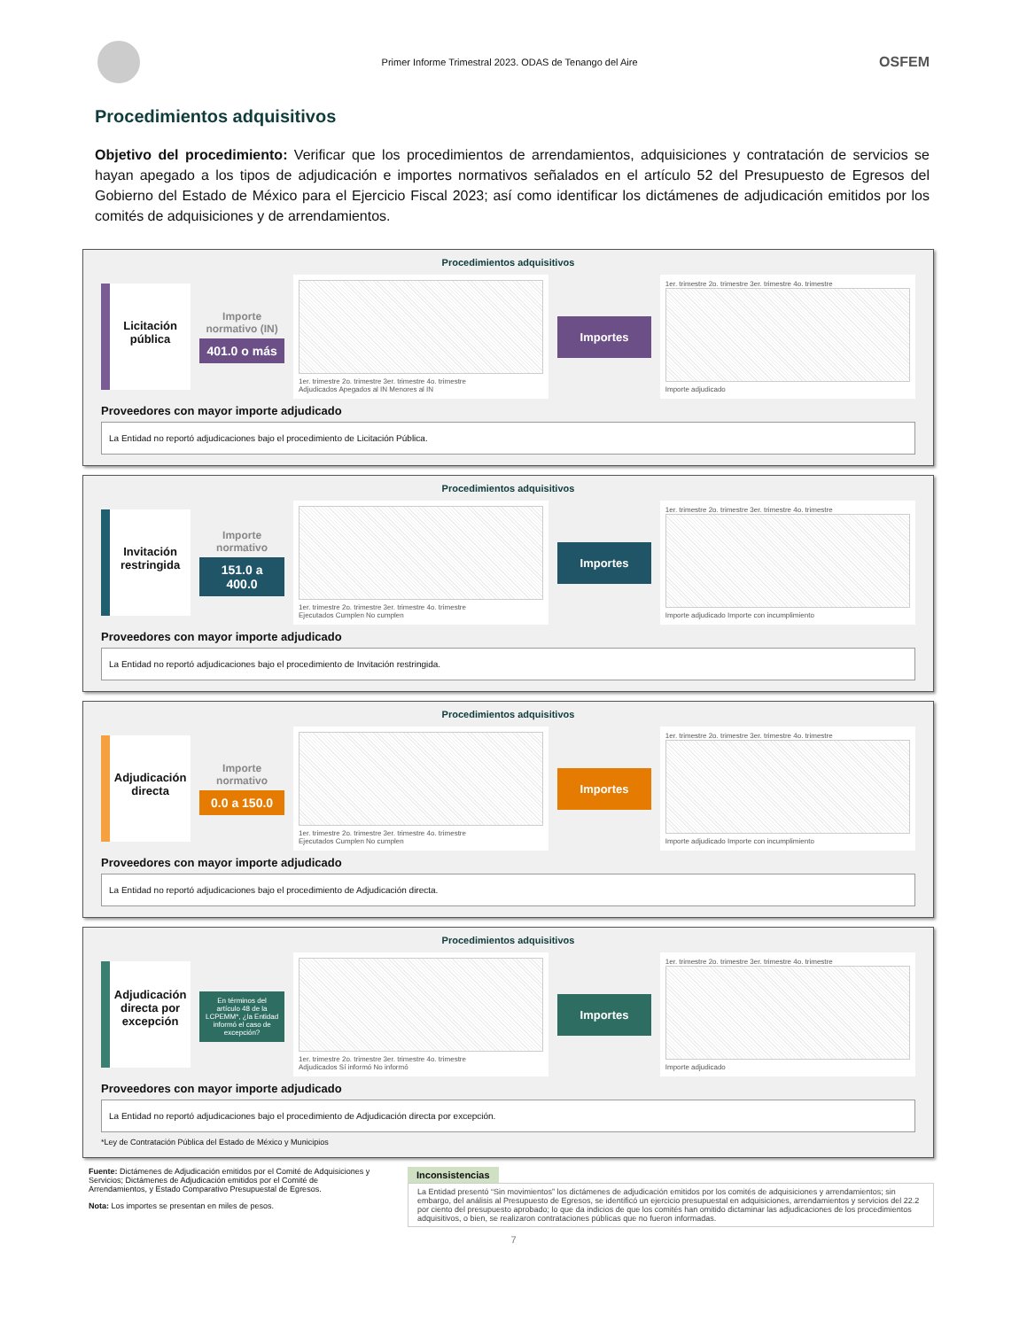Primer Informe Trimestral 2023. ODAS de Tenango del Aire
OSFEM
Procedimientos adquisitivos
Objetivo del procedimiento: Verificar que los procedimientos de arrendamientos, adquisiciones y contratación de servicios se hayan apegado a los tipos de adjudicación e importes normativos señalados en el artículo 52 del Presupuesto de Egresos del Gobierno del Estado de México para el Ejercicio Fiscal 2023; así como identificar los dictámenes de adjudicación emitidos por los comités de adquisiciones y de arrendamientos.
Procedimientos adquisitivos
Licitación pública
Importe normativo (IN)
401.0 o más
1er. trimestre 2o. trimestre 3er. trimestre 4o. trimestre
Adjudicados Apegados al IN Menores al IN
Importes
1er. trimestre 2o. trimestre 3er. trimestre 4o. trimestre
Importe adjudicado
Proveedores con mayor importe adjudicado
La Entidad no reportó adjudicaciones bajo el procedimiento de Licitación Pública.
Procedimientos adquisitivos
Invitación restringida
Importe normativo
151.0 a 400.0
1er. trimestre 2o. trimestre 3er. trimestre 4o. trimestre
Ejecutados Cumplen No cumplen
Importes
1er. trimestre 2o. trimestre 3er. trimestre 4o. trimestre
Importe adjudicado Importe con incumplimiento
Proveedores con mayor importe adjudicado
La Entidad no reportó adjudicaciones bajo el procedimiento de Invitación restringida.
Procedimientos adquisitivos
Adjudicación directa
Importe normativo
0.0 a 150.0
1er. trimestre 2o. trimestre 3er. trimestre 4o. trimestre
Ejecutados Cumplen No cumplen
Importes
1er. trimestre 2o. trimestre 3er. trimestre 4o. trimestre
Importe adjudicado Importe con incumplimiento
Proveedores con mayor importe adjudicado
La Entidad no reportó adjudicaciones bajo el procedimiento de Adjudicación directa.
Procedimientos adquisitivos
Adjudicación directa por excepción
En términos del artículo 48 de la LCPEMM*, ¿la Entidad informó el caso de excepción?
1er. trimestre 2o. trimestre 3er. trimestre 4o. trimestre
Adjudicados Sí informó No informó
Importes
1er. trimestre 2o. trimestre 3er. trimestre 4o. trimestre
Importe adjudicado
Proveedores con mayor importe adjudicado
La Entidad no reportó adjudicaciones bajo el procedimiento de Adjudicación directa por excepción.
*Ley de Contratación Pública del Estado de México y Municipios
Fuente: Dictámenes de Adjudicación emitidos por el Comité de Adquisiciones y Servicios; Dictámenes de Adjudicación emitidos por el Comité de Arrendamientos, y Estado Comparativo Presupuestal de Egresos.
Nota: Los importes se presentan en miles de pesos.
Inconsistencias
La Entidad presentó “Sin movimientos” los dictámenes de adjudicación emitidos por los comités de adquisiciones y arrendamientos; sin embargo, del análisis al Presupuesto de Egresos, se identificó un ejercicio presupuestal en adquisiciones, arrendamientos y servicios del 22.2 por ciento del presupuesto aprobado; lo que da indicios de que los comités han omitido dictaminar las adjudicaciones de los procedimientos adquisitivos, o bien, se realizaron contrataciones públicas que no fueron informadas.
7